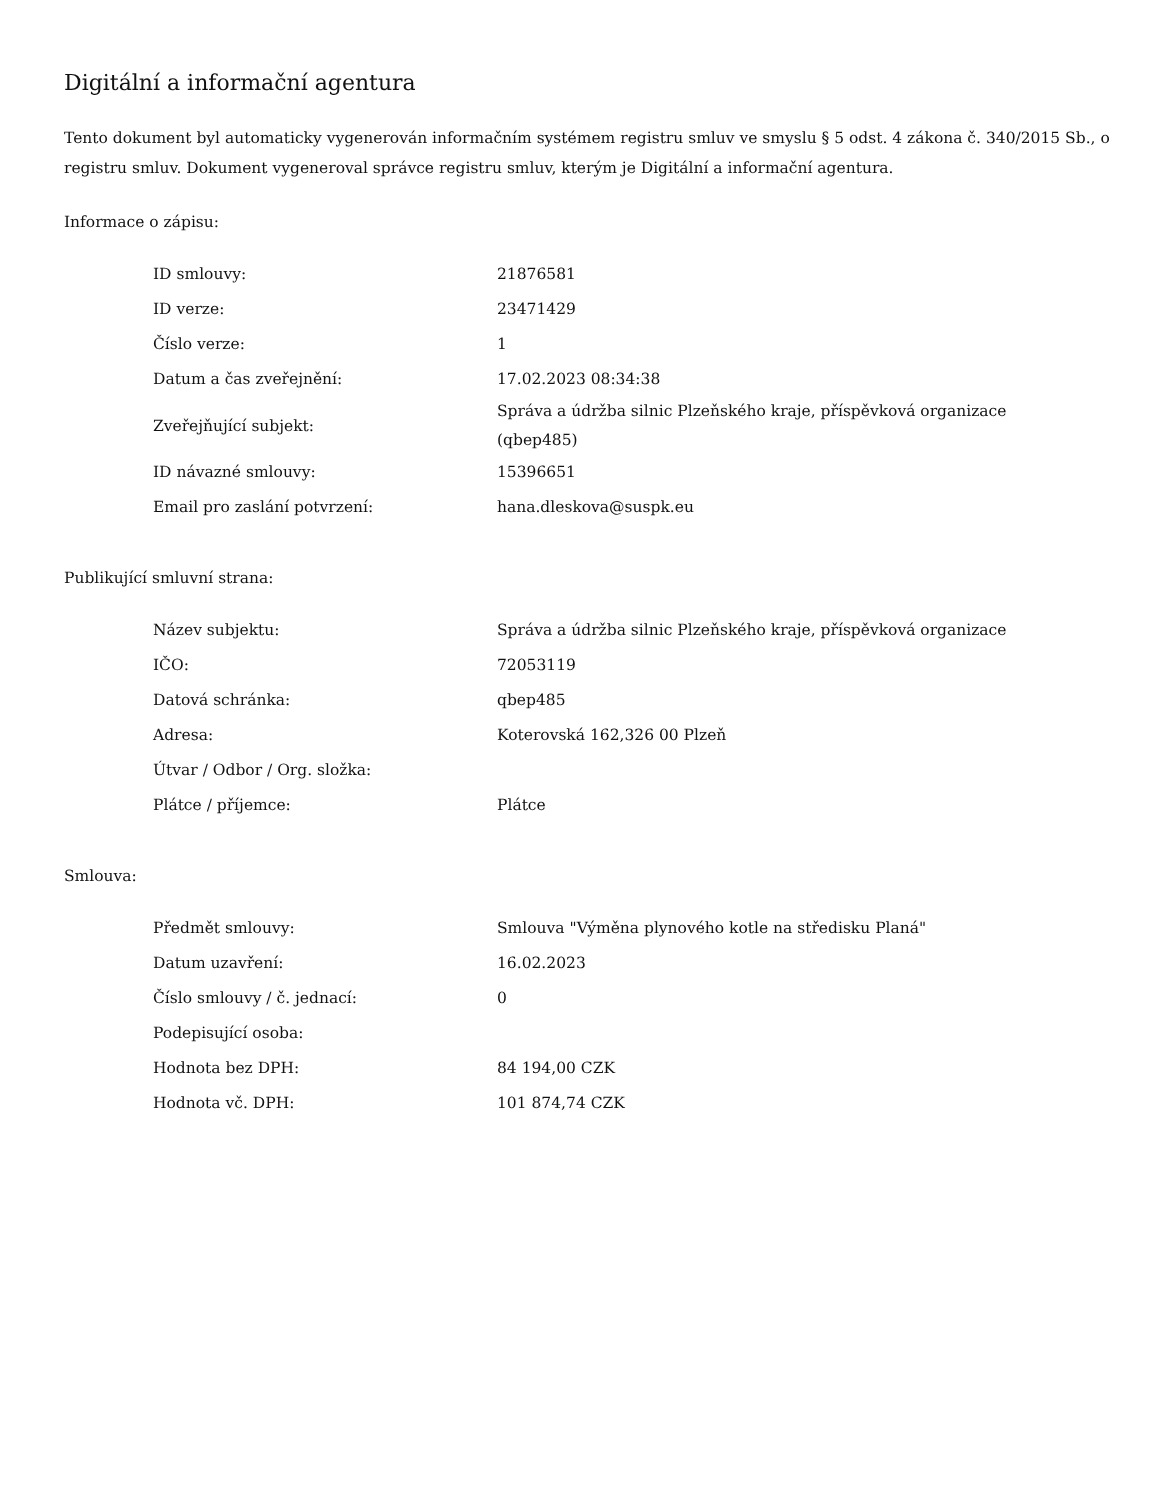Digitální a informační agentura
Tento dokument byl automaticky vygenerován informačním systémem registru smluv ve smyslu § 5 odst. 4 zákona č. 340/2015 Sb., o registru smluv. Dokument vygeneroval správce registru smluv, kterým je Digitální a informační agentura.
Informace o zápisu:
| ID smlouvy: | 21876581 |
| ID verze: | 23471429 |
| Číslo verze: | 1 |
| Datum a čas zveřejnění: | 17.02.2023 08:34:38 |
| Zveřejňující subjekt: | Správa a údržba silnic Plzeňského kraje, příspěvková organizace (qbep485) |
| ID návazné smlouvy: | 15396651 |
| Email pro zaslání potvrzení: | hana.dleskova@suspk.eu |
Publikující smluvní strana:
| Název subjektu: | Správa a údržba silnic Plzeňského kraje, příspěvková organizace |
| IČO: | 72053119 |
| Datová schránka: | qbep485 |
| Adresa: | Koterovská 162,326 00 Plzeň |
| Útvar / Odbor / Org. složka: | |
| Plátce / příjemce: | Plátce |
Smlouva:
| Předmět smlouvy: | Smlouva "Výměna plynového kotle na středisku Planá" |
| Datum uzavření: | 16.02.2023 |
| Číslo smlouvy / č. jednací: | 0 |
| Podepisující osoba: | |
| Hodnota bez DPH: | 84 194,00 CZK |
| Hodnota vč. DPH: | 101 874,74 CZK |